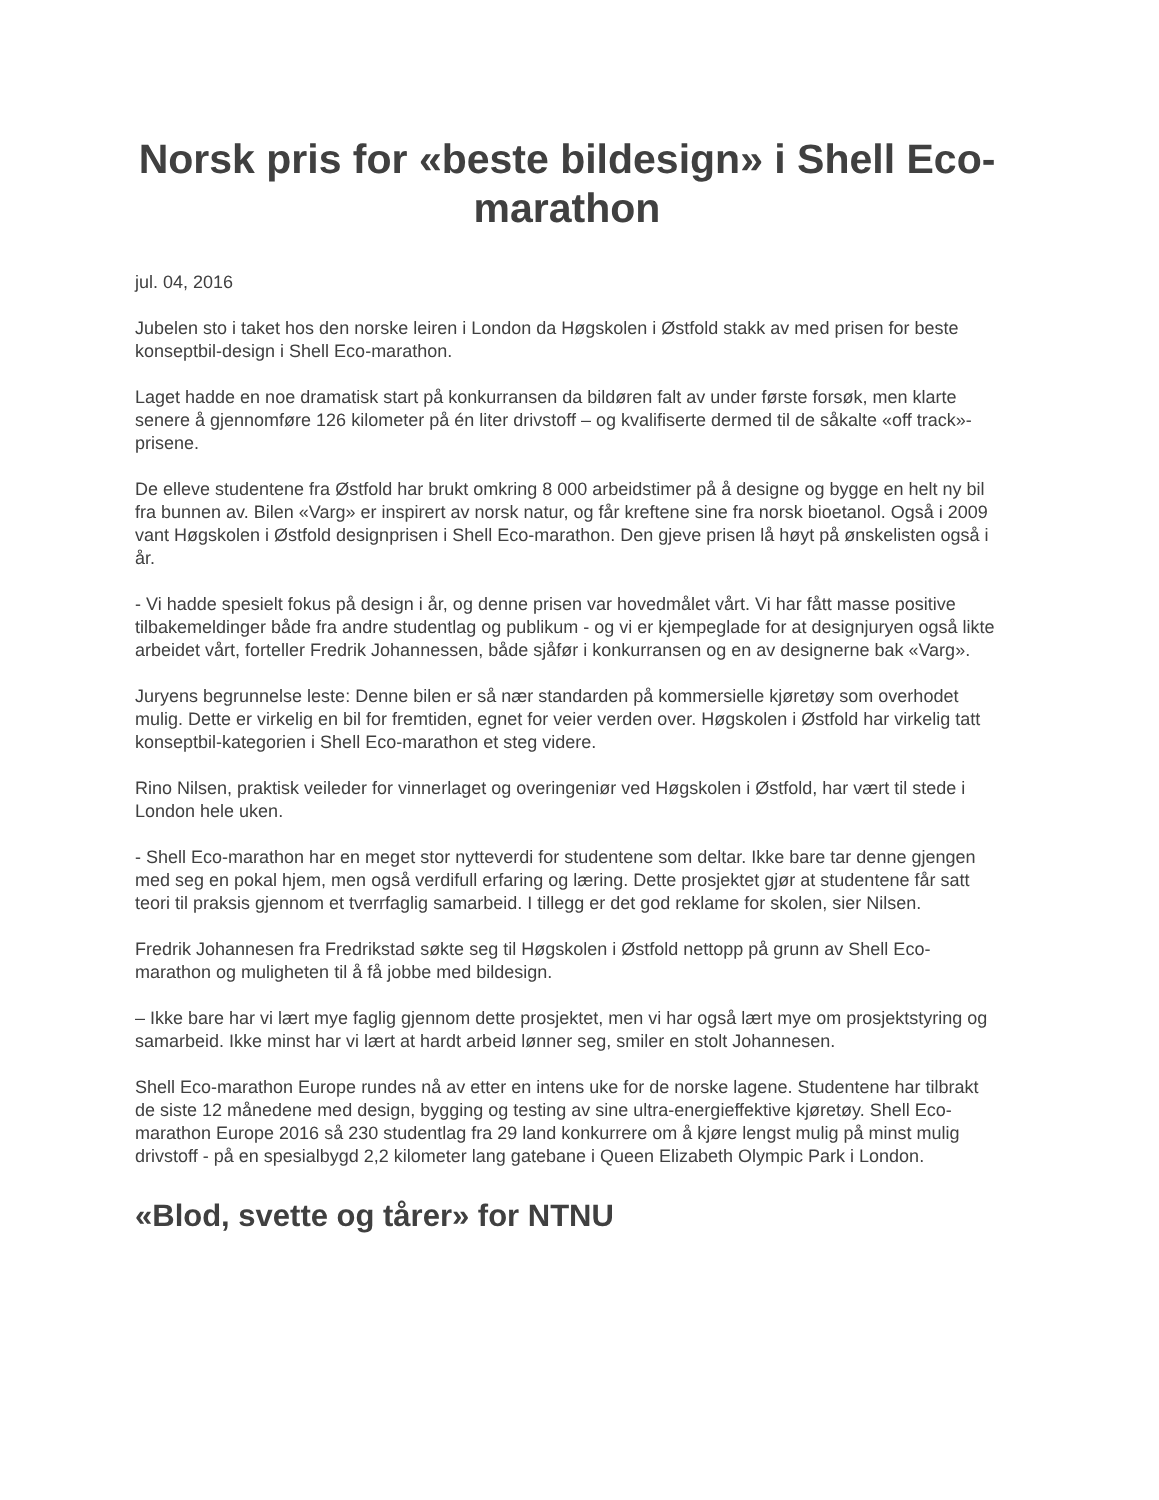Norsk pris for «beste bildesign» i Shell Eco-marathon
jul. 04, 2016
Jubelen sto i taket hos den norske leiren i London da Høgskolen i Østfold stakk av med prisen for beste konseptbil-design i Shell Eco-marathon.
Laget hadde en noe dramatisk start på konkurransen da bildøren falt av under første forsøk, men klarte senere å gjennomføre 126 kilometer på én liter drivstoff – og kvalifiserte dermed til de såkalte «off track»-prisene.
De elleve studentene fra Østfold har brukt omkring 8 000 arbeidstimer på å designe og bygge en helt ny bil fra bunnen av. Bilen «Varg» er inspirert av norsk natur, og får kreftene sine fra norsk bioetanol. Også i 2009 vant Høgskolen i Østfold designprisen i Shell Eco-marathon. Den gjeve prisen lå høyt på ønskelisten også i år.
- Vi hadde spesielt fokus på design i år, og denne prisen var hovedmålet vårt. Vi har fått masse positive tilbakemeldinger både fra andre studentlag og publikum - og vi er kjempeglade for at designjuryen også likte arbeidet vårt, forteller Fredrik Johannessen, både sjåfør i konkurransen og en av designerne bak «Varg».
Juryens begrunnelse leste: Denne bilen er så nær standarden på kommersielle kjøretøy som overhodet mulig. Dette er virkelig en bil for fremtiden, egnet for veier verden over. Høgskolen i Østfold har virkelig tatt konseptbil-kategorien i Shell Eco-marathon et steg videre.
Rino Nilsen, praktisk veileder for vinnerlaget og overingeniør ved Høgskolen i Østfold, har vært til stede i London hele uken.
- Shell Eco-marathon har en meget stor nytteverdi for studentene som deltar. Ikke bare tar denne gjengen med seg en pokal hjem, men også verdifull erfaring og læring. Dette prosjektet gjør at studentene får satt teori til praksis gjennom et tverrfaglig samarbeid. I tillegg er det god reklame for skolen, sier Nilsen.
Fredrik Johannesen fra Fredrikstad søkte seg til Høgskolen i Østfold nettopp på grunn av Shell Eco-marathon og muligheten til å få jobbe med bildesign.
– Ikke bare har vi lært mye faglig gjennom dette prosjektet, men vi har også lært mye om prosjektstyring og samarbeid. Ikke minst har vi lært at hardt arbeid lønner seg, smiler en stolt Johannesen.
Shell Eco-marathon Europe rundes nå av etter en intens uke for de norske lagene. Studentene har tilbrakt de siste 12 månedene med design, bygging og testing av sine ultra-energieffektive kjøretøy. Shell Eco-marathon Europe 2016 så 230 studentlag fra 29 land konkurrere om å kjøre lengst mulig på minst mulig drivstoff - på en spesialbygd 2,2 kilometer lang gatebane i Queen Elizabeth Olympic Park i London.
«Blod, svette og tårer» for NTNU